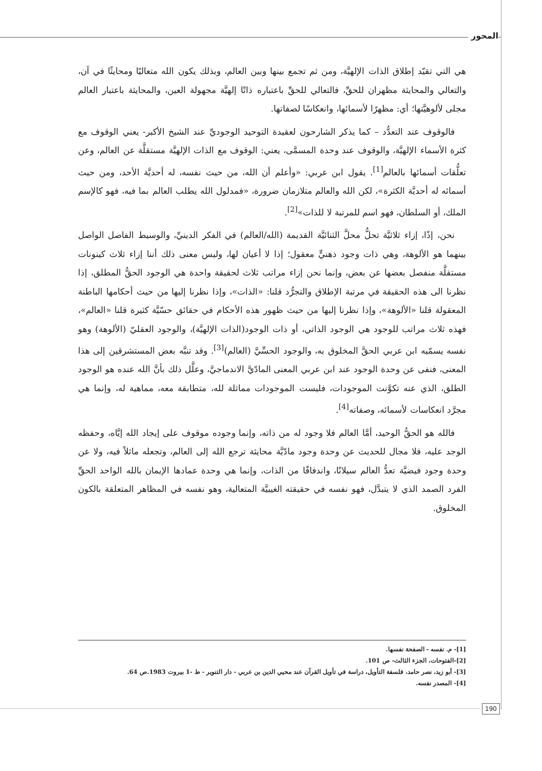المحور
هي التي تقيّد إطلاق الذات الإلهيَّة، ومن ثم تجمع بينها وبين العالم، وبذلك يكون الله متعاليًا ومحايثًا في آن، والتعالي والمحايثة مظهران للحقِّ، فالتعالي للحقِّ باعتباره ذاتًا إلهيَّة مجهولة العين، والمحايثة باعتبار العالم مجلى لألوهيَّتها؛ أي: مظهرًا لأسمائها، وانعكاسًا لصفاتها.
فالوقوف عند التعدُّد – كما يذكر الشارحون لعقيدة التوحيد الوجوديِّ عند الشيخ الأكبر- يعني الوقوف مع كثرة الأسماء الإلهيَّة، والوقوف عند وحدة المسمَّى، يعني: الوقوف مع الذات الإلهيَّة مستقلَّة عن العالم، وعن تعلُّقات أسمائها بالعالم<sup>[1]</sup>. يقول ابن عربي: «وأعلم أن الله، من حيث نفسه، له أحديَّة الأحد، ومن حيث أسمائه له أحديَّة الكثرة»، لكن الله والعالم متلازمان ضرورة، «فمدلول الله يطلب العالم بما فيه، فهو كالإسم الملك، أو السلطان، فهو اسم للمرتبة لا للذات»<sup>[2]</sup>.
نحن، إذًا، إزاء ثلاثيَّة تحلُّ محلَّ الثنائيَّة القديمة (الله/العالم) في الفكر الدينيِّ، والوسيط الفاصل الواصل بينهما هو الألوهة، وهي ذات وجود ذهنيٍّ معقول؛ إذا لا أعيان لها، وليس معنى ذلك أننا إزاء ثلاث كينونات مستقلَّة منفصل بعضها عن بعض، وإنما نحن إزاء مراتب ثلاث لحقيقة واحدة هي الوجود الحقُّ المطلق، إذا نظرنا الى هذه الحقيقة في مرتبة الإطلاق والتجرُّد قلنا: «الذات»، وإذا نظرنا إليها من حيث أحكامها الباطنة المعقولة قلنا «الألوهة»، وإذا نظرنا إليها من حيث ظهور هذه الأحكام في حقائق حسّيَّة كثيرة قلنا «العالم»، فهذه ثلاث مراتب للوجود هي الوجود الذاتي، أو ذات الوجود(الذات الإلهيَّة)، والوجود العقليّ (الألوهة) وهو نفسه يسمّيه ابن عربي الحقَّ المخلوق به، والوجود الحسِّيَّ (العالم)<sup>[3]</sup>. وقد تنبَّه بعض المستشرقين إلى هذا المعنى، فنفى عن وحدة الوجود عند ابن عربي المعنى المادّيَّ الاندماجيَّ، وعلَّل ذلك بأنَّ الله عنده هو الوجود الطلق، الذي عنه تكوَّنت الموجودات، فليست الموجودات مماثلة لله، متطابقة معه، مماهية له، وإنما هي مجرَّد انعكاسات لأسمائه، وصفاته<sup>[4]</sup>.
فالله هو الحقُّ الوحيد، أمَّا العالم فلا وجود له من ذاته، وإنما وجوده موقوف على إيجاد الله إيَّاه، وحفظه الوجد عليه، فلا مجال للحديث عن وحدة وجود مادّيَّة محايثة ترجع الله إلى العالم، وتجعله ماثلاً فيه، ولا عن وحدة وجود فيضيَّة تعدُّ العالم سيلانًا، واندفاقًا من الذات، وإنما هي وحدة عمادها الإيمان بالله الواحد الحقِّ الفرد الصمد الذي لا يتبدَّل، فهو نفسه في حقيقته الغيبيَّة المتعالية، وهو نفسه في المظاهر المتعلقة بالكون المخلوق.
[1]- م. نفسه - الصفحة نفسها.
[2]-الفتوحات، الجزء الثالث- ص 101.
[3]- أبو زيد، نصر حامد، فلسفة التأويل، دراسة في تأويل القرآن عند محيي الدين بن عربي - دار التنوير - ط -1 بيروت 1983.ص 64.
[4]- المصدر نفسه.
190